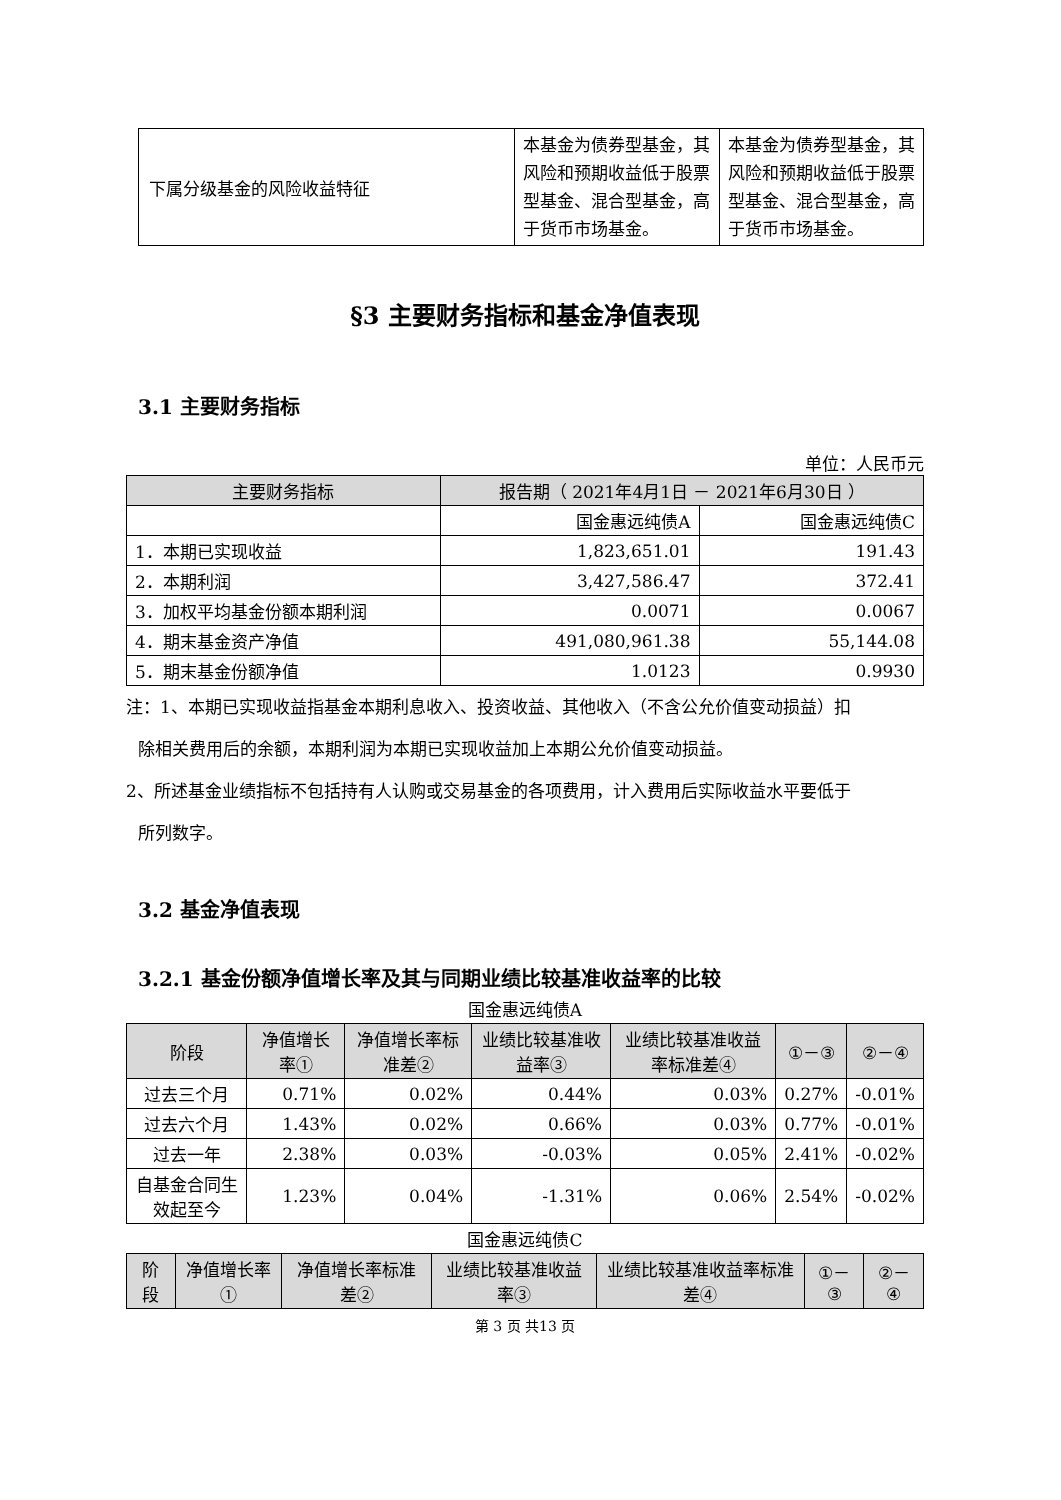| 下属分级基金的风险收益特征 | 本基金为债券型基金，其风险和预期收益低于股票型基金、混合型基金，高于货币市场基金。 | 本基金为债券型基金，其风险和预期收益低于股票型基金、混合型基金，高于货币市场基金。 |
§3 主要财务指标和基金净值表现
3.1 主要财务指标
单位：人民币元
| 主要财务指标 | 报告期（ 2021年4月1日 － 2021年6月30日 ） | |
| --- | --- | --- |
| | 国金惠远纯债A | 国金惠远纯债C |
| 1．本期已实现收益 | 1,823,651.01 | 191.43 |
| 2．本期利润 | 3,427,586.47 | 372.41 |
| 3．加权平均基金份额本期利润 | 0.0071 | 0.0067 |
| 4．期末基金资产净值 | 491,080,961.38 | 55,144.08 |
| 5．期末基金份额净值 | 1.0123 | 0.9930 |
注：1、本期已实现收益指基金本期利息收入、投资收益、其他收入（不含公允价值变动损益）扣
除相关费用后的余额，本期利润为本期已实现收益加上本期公允价值变动损益。
2、所述基金业绩指标不包括持有人认购或交易基金的各项费用，计入费用后实际收益水平要低于
所列数字。
3.2 基金净值表现
3.2.1 基金份额净值增长率及其与同期业绩比较基准收益率的比较
国金惠远纯债A
| 阶段 | 净值增长率① | 净值增长率标准差② | 业绩比较基准收益率③ | 业绩比较基准收益率标准差④ | ①－③ | ②－④ |
| --- | --- | --- | --- | --- | --- | --- |
| 过去三个月 | 0.71% | 0.02% | 0.44% | 0.03% | 0.27% | -0.01% |
| 过去六个月 | 1.43% | 0.02% | 0.66% | 0.03% | 0.77% | -0.01% |
| 过去一年 | 2.38% | 0.03% | -0.03% | 0.05% | 2.41% | -0.02% |
| 自基金合同生效起至今 | 1.23% | 0.04% | -1.31% | 0.06% | 2.54% | -0.02% |
国金惠远纯债C
| 阶段 | 净值增长率① | 净值增长率标准差② | 业绩比较基准收益率③ | 业绩比较基准收益率标准差④ | ①－③ | ②－④ |
| --- | --- | --- | --- | --- | --- | --- |
第 3 页 共13 页